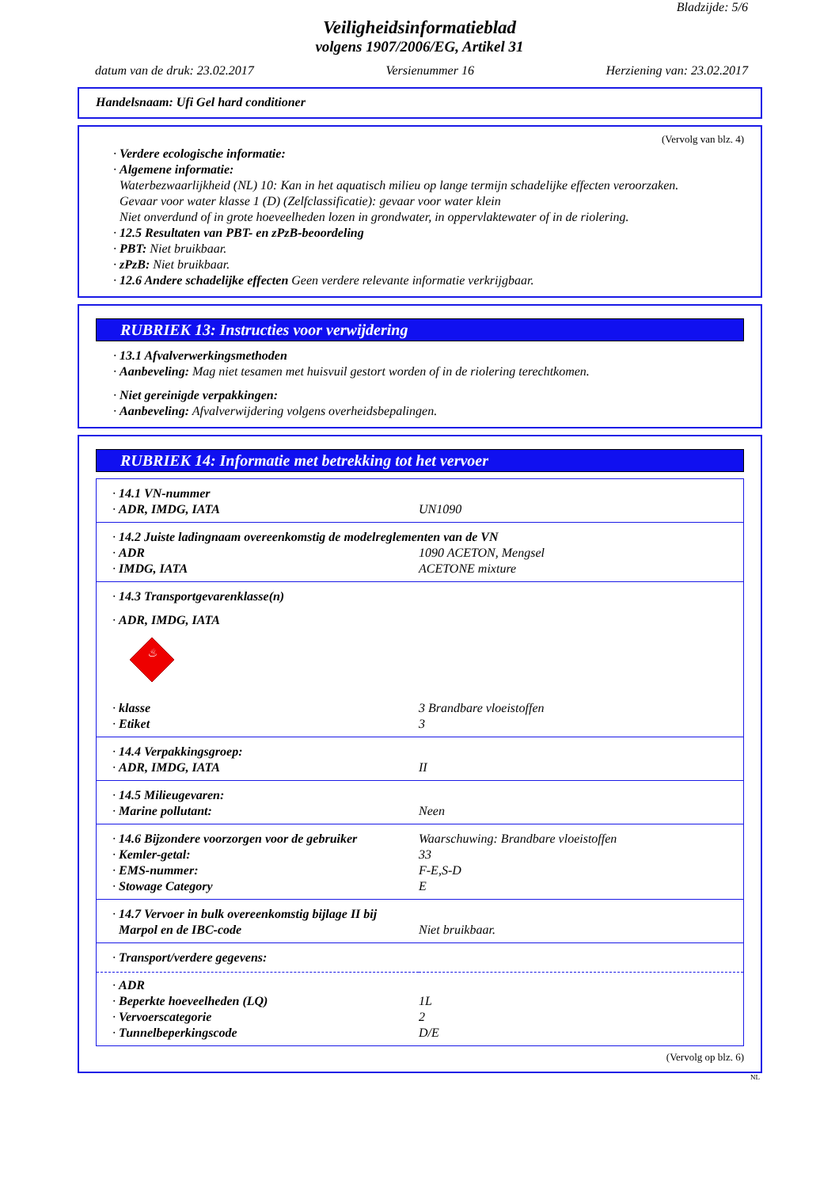Bladzijde: 5/6
Veiligheidsinformatieblad
volgens 1907/2006/EG, Artikel 31
datum van de druk: 23.02.2017 Versienummer 16 Herziening van: 23.02.2017
Handelsnaam: Ufi Gel hard conditioner
(Vervolg van blz. 4)
· Verdere ecologische informatie:
· Algemene informatie:
Waterbezwaarlijkheid (NL) 10: Kan in het aquatisch milieu op lange termijn schadelijke effecten veroorzaken.
Gevaar voor water klasse 1 (D) (Zelfclassificatie): gevaar voor water klein
Niet onverdund of in grote hoeveelheden lozen in grondwater, in oppervlaktewater of in de riolering.
· 12.5 Resultaten van PBT- en zPzB-beoordeling
· PBT: Niet bruikbaar.
· zPzB: Niet bruikbaar.
· 12.6 Andere schadelijke effecten Geen verdere relevante informatie verkrijgbaar.
RUBRIEK 13: Instructies voor verwijdering
· 13.1 Afvalverwerkingsmethoden
· Aanbeveling: Mag niet tesamen met huisvuil gestort worden of in de riolering terechtkomen.
· Niet gereinigde verpakkingen:
· Aanbeveling: Afvalverwijdering volgens overheidsbepalingen.
RUBRIEK 14: Informatie met betrekking tot het vervoer
| · 14.1 VN-nummer | |
| · ADR, IMDG, IATA | UN1090 |
| · 14.2 Juiste ladingnaam overeenkomstig de modelreglementen van de VN | |
| · ADR | 1090 ACETON, Mengsel |
| · IMDG, IATA | ACETONE mixture |
| · 14.3 Transportgevarenklasse(n) | |
| · ADR, IMDG, IATA ♨ | |
| · klasse | 3 Brandbare vloeistoffen |
| · Etiket | 3 |
| · 14.4 Verpakkingsgroep: | |
| · ADR, IMDG, IATA | II |
| · 14.5 Milieugevaren: | |
| · Marine pollutant: | Neen |
| · 14.6 Bijzondere voorzorgen voor de gebruiker | Waarschuwing: Brandbare vloeistoffen |
| · Kemler-getal: | 33 |
| · EMS-nummer: | F-E,S-D |
| · Stowage Category | E |
| · 14.7 Vervoer in bulk overeenkomstig bijlage II bij Marpol en de IBC-code | Niet bruikbaar. |
| · Transport/verdere gegevens: | |
| · ADR | |
| · Beperkte hoeveelheden (LQ) | 1L |
| · Vervoerscategorie | 2 |
| · Tunnelbeperkingscode | D/E |
(Vervolg op blz. 6)
NL